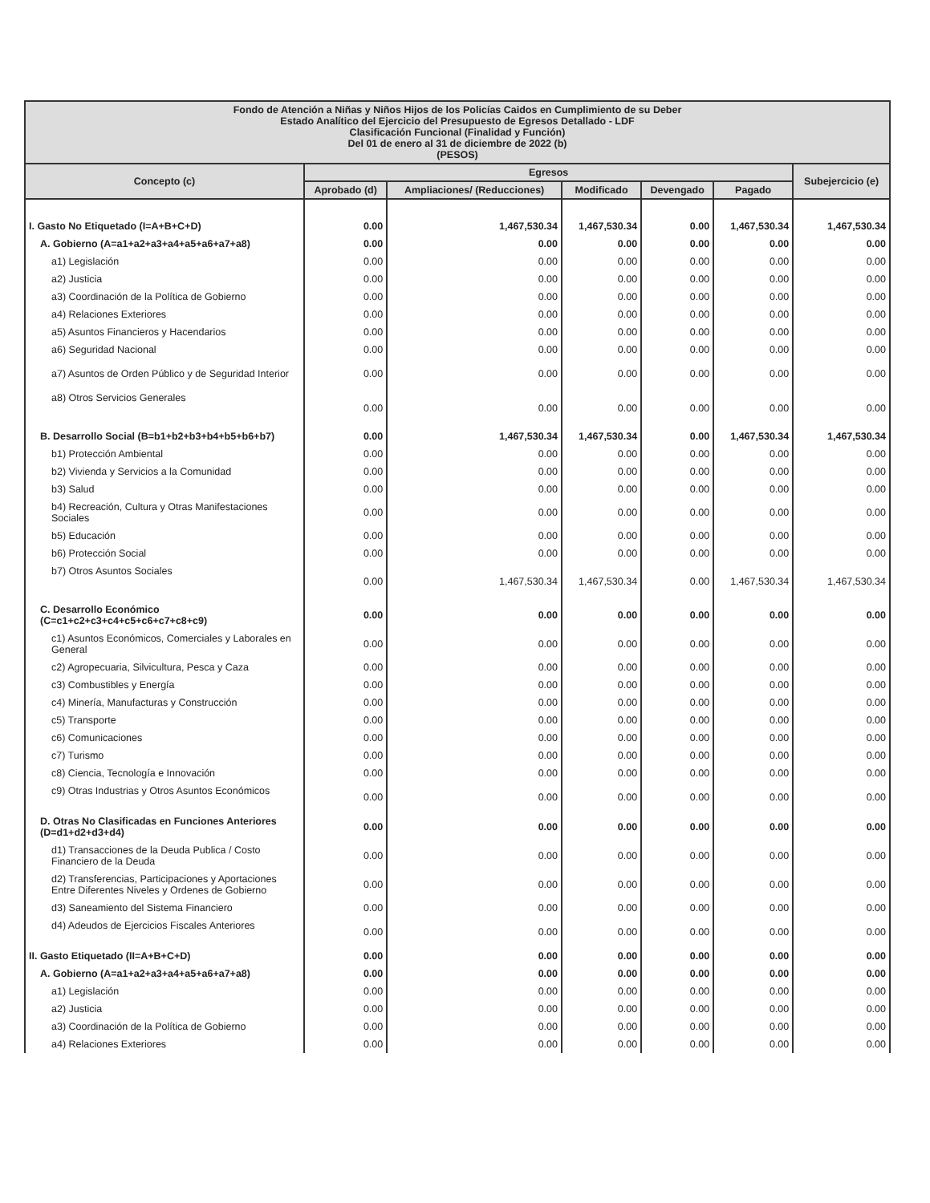| Fondo de Atención a Niñas y Niños Hijos de los Policías Caidos en Cumplimiento de su Deber Estado Analítico del Ejercicio del Presupuesto de Egresos Detallado - LDF Clasificación Funcional (Finalidad y Función) Del 01 de enero al 31 de diciembre de 2022 (b) (PESOS) | | | | | | |
| Concepto (c) | Egresos | | | | | Subejercicio (e) |
| | Aprobado (d) | Ampliaciones/ (Reducciones) | Modificado | Devengado | Pagado | |
| I. Gasto No Etiquetado (I=A+B+C+D) | 0.00 | 1,467,530.34 | 1,467,530.34 | 0.00 | 1,467,530.34 | 1,467,530.34 |
| A. Gobierno (A=a1+a2+a3+a4+a5+a6+a7+a8) | 0.00 | 0.00 | 0.00 | 0.00 | 0.00 | 0.00 |
| a1) Legislación | 0.00 | 0.00 | 0.00 | 0.00 | 0.00 | 0.00 |
| a2) Justicia | 0.00 | 0.00 | 0.00 | 0.00 | 0.00 | 0.00 |
| a3) Coordinación de la Política de Gobierno | 0.00 | 0.00 | 0.00 | 0.00 | 0.00 | 0.00 |
| a4) Relaciones Exteriores | 0.00 | 0.00 | 0.00 | 0.00 | 0.00 | 0.00 |
| a5) Asuntos Financieros y Hacendarios | 0.00 | 0.00 | 0.00 | 0.00 | 0.00 | 0.00 |
| a6) Seguridad Nacional | 0.00 | 0.00 | 0.00 | 0.00 | 0.00 | 0.00 |
| a7) Asuntos de Orden Público y de Seguridad Interior | 0.00 | 0.00 | 0.00 | 0.00 | 0.00 | 0.00 |
| a8) Otros Servicios Generales | 0.00 | 0.00 | 0.00 | 0.00 | 0.00 | 0.00 |
| B. Desarrollo Social (B=b1+b2+b3+b4+b5+b6+b7) | 0.00 | 1,467,530.34 | 1,467,530.34 | 0.00 | 1,467,530.34 | 1,467,530.34 |
| b1) Protección Ambiental | 0.00 | 0.00 | 0.00 | 0.00 | 0.00 | 0.00 |
| b2) Vivienda y Servicios a la Comunidad | 0.00 | 0.00 | 0.00 | 0.00 | 0.00 | 0.00 |
| b3) Salud | 0.00 | 0.00 | 0.00 | 0.00 | 0.00 | 0.00 |
| b4) Recreación, Cultura y Otras Manifestaciones Sociales | 0.00 | 0.00 | 0.00 | 0.00 | 0.00 | 0.00 |
| b5) Educación | 0.00 | 0.00 | 0.00 | 0.00 | 0.00 | 0.00 |
| b6) Protección Social | 0.00 | 0.00 | 0.00 | 0.00 | 0.00 | 0.00 |
| b7) Otros Asuntos Sociales | 0.00 | 1,467,530.34 | 1,467,530.34 | 0.00 | 1,467,530.34 | 1,467,530.34 |
| C. Desarrollo Económico (C=c1+c2+c3+c4+c5+c6+c7+c8+c9) | 0.00 | 0.00 | 0.00 | 0.00 | 0.00 | 0.00 |
| c1) Asuntos Económicos, Comerciales y Laborales en General | 0.00 | 0.00 | 0.00 | 0.00 | 0.00 | 0.00 |
| c2) Agropecuaria, Silvicultura, Pesca y Caza | 0.00 | 0.00 | 0.00 | 0.00 | 0.00 | 0.00 |
| c3) Combustibles y Energía | 0.00 | 0.00 | 0.00 | 0.00 | 0.00 | 0.00 |
| c4) Minería, Manufacturas y Construcción | 0.00 | 0.00 | 0.00 | 0.00 | 0.00 | 0.00 |
| c5) Transporte | 0.00 | 0.00 | 0.00 | 0.00 | 0.00 | 0.00 |
| c6) Comunicaciones | 0.00 | 0.00 | 0.00 | 0.00 | 0.00 | 0.00 |
| c7) Turismo | 0.00 | 0.00 | 0.00 | 0.00 | 0.00 | 0.00 |
| c8) Ciencia, Tecnología e Innovación | 0.00 | 0.00 | 0.00 | 0.00 | 0.00 | 0.00 |
| c9) Otras Industrias y Otros Asuntos Económicos | 0.00 | 0.00 | 0.00 | 0.00 | 0.00 | 0.00 |
| D. Otras No Clasificadas en Funciones Anteriores (D=d1+d2+d3+d4) | 0.00 | 0.00 | 0.00 | 0.00 | 0.00 | 0.00 |
| d1) Transacciones de la Deuda Publica / Costo Financiero de la Deuda | 0.00 | 0.00 | 0.00 | 0.00 | 0.00 | 0.00 |
| d2) Transferencias, Participaciones y Aportaciones Entre Diferentes Niveles y Ordenes de Gobierno | 0.00 | 0.00 | 0.00 | 0.00 | 0.00 | 0.00 |
| d3) Saneamiento del Sistema Financiero | 0.00 | 0.00 | 0.00 | 0.00 | 0.00 | 0.00 |
| d4) Adeudos de Ejercicios Fiscales Anteriores | 0.00 | 0.00 | 0.00 | 0.00 | 0.00 | 0.00 |
| II. Gasto Etiquetado (II=A+B+C+D) | 0.00 | 0.00 | 0.00 | 0.00 | 0.00 | 0.00 |
| A. Gobierno (A=a1+a2+a3+a4+a5+a6+a7+a8) | 0.00 | 0.00 | 0.00 | 0.00 | 0.00 | 0.00 |
| a1) Legislación | 0.00 | 0.00 | 0.00 | 0.00 | 0.00 | 0.00 |
| a2) Justicia | 0.00 | 0.00 | 0.00 | 0.00 | 0.00 | 0.00 |
| a3) Coordinación de la Política de Gobierno | 0.00 | 0.00 | 0.00 | 0.00 | 0.00 | 0.00 |
| a4) Relaciones Exteriores | 0.00 | 0.00 | 0.00 | 0.00 | 0.00 | 0.00 |